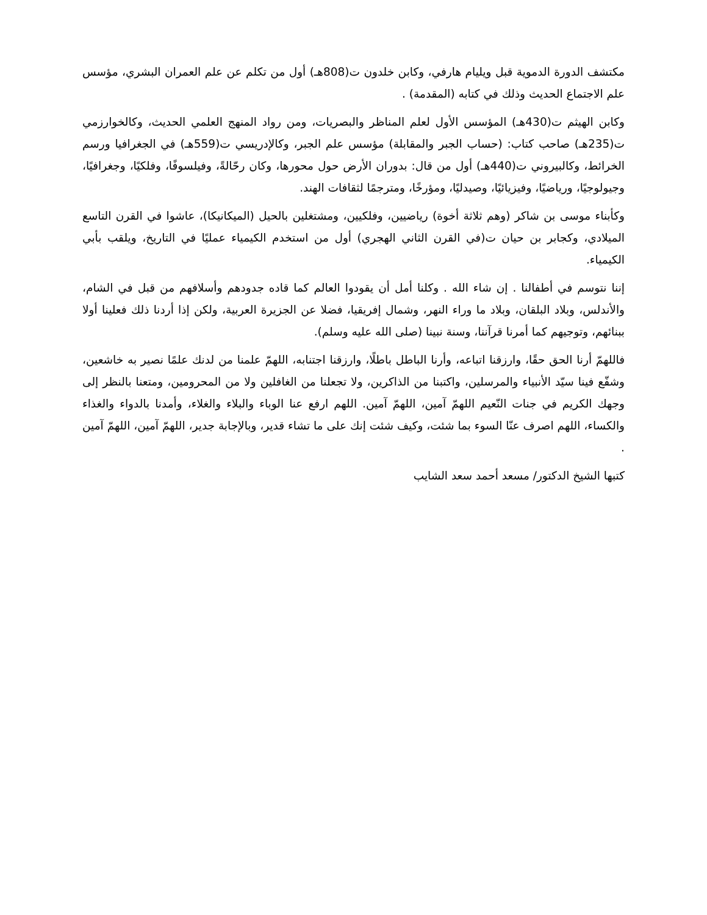مكتشف الدورة الدموية قبل ويليام هارفي، وكابن خلدون ت(808هـ) أول من تكلم عن علم العمران البشري، مؤسس علم الاجتماع الحديث وذلك في كتابه (المقدمة) .
وكابن الهيثم ت(430هـ) المؤسس الأول لعلم المناظر والبصريات، ومن رواد المنهج العلمي الحديث، وكالخوارزمي ت(235هـ) صاحب كتاب: (حساب الجبر والمقابلة) مؤسس علم الجبر، وكالإدريسي ت(559هـ) في الجغرافيا ورسم الخرائط، وكالبيروني ت(440هـ) أول من قال: بدوران الأرض حول محورها، وكان رحّالةً، وفيلسوفًا، وفلكيًا، وجغرافيًا، وجيولوجيًا، ورياضيًا، وفيزيائيًا، وصيدليًا، ومؤرخًا، ومترجمًا لثقافات الهند.
وكأبناء موسى بن شاكر (وهم ثلاثة أخوة) رياضيين، وفلكيين، ومشتغلين بالحيل (الميكانيكا)، عاشوا في القرن التاسع الميلادي، وكجابر بن حيان ت(في القرن الثاني الهجري) أول من استخدم الكيمياء عمليًا في التاريخ، ويلقب بأبي الكيمياء.
إننا نتوسم في أطفالنا . إن شاء الله . وكلنا أمل أن يقودوا العالم كما قاده جدودهم وأسلافهم من قبل في الشام، والأندلس، وبلاد البلقان، وبلاد ما وراء النهر، وشمال إفريقيا، فضلا عن الجزيرة العربية، ولكن إذا أردنا ذلك فعلينا أولا ببنائهم، وتوجيهم كما أمرنا قرآننا، وسنة نبينا (صلى الله عليه وسلم).
فاللهمّ أرنا الحق حقًا، وارزقنا اتباعه، وأرنا الباطل باطلًا، وارزقنا اجتنابه، اللهمّ علمنا من لدنك علمًا نصير به خاشعين، وشفّع فينا سيّد الأنبياء والمرسلين، واكتبنا من الذاكرين، ولا تجعلنا من الغافلين ولا من المحرومين، ومتعنا بالنظر إلى وجهك الكريم في جنات النّعيم اللهمّ آمين، اللهمّ آمين. اللهم ارفع عنا الوباء والبلاء والغلاء، وأمدنا بالدواء والغذاء والكساء، اللهم اصرف عنّا السوء بما شئت، وكيف شئت إنك على ما تشاء قدير، وبالإجابة جدير، اللهمّ آمين، اللهمّ آمين .
كتبها الشيخ الدكتور/ مسعد أحمد سعد الشايب